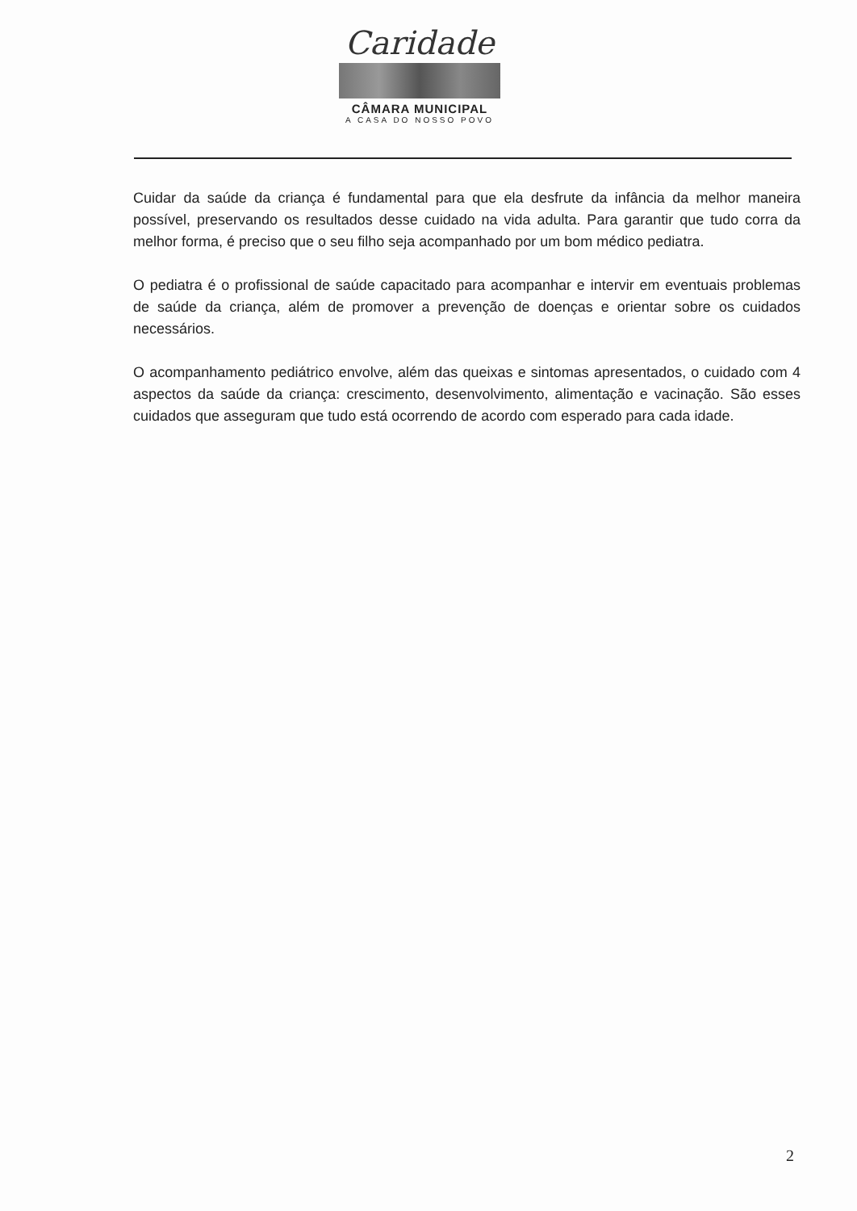Caridade
CÂMARA MUNICIPAL
A CASA DO NOSSO POVO
Cuidar da saúde da criança é fundamental para que ela desfrute da infância da melhor maneira possível, preservando os resultados desse cuidado na vida adulta. Para garantir que tudo corra da melhor forma, é preciso que o seu filho seja acompanhado por um bom médico pediatra.
O pediatra é o profissional de saúde capacitado para acompanhar e intervir em eventuais problemas de saúde da criança, além de promover a prevenção de doenças e orientar sobre os cuidados necessários.
O acompanhamento pediátrico envolve, além das queixas e sintomas apresentados, o cuidado com 4 aspectos da saúde da criança: crescimento, desenvolvimento, alimentação e vacinação. São esses cuidados que asseguram que tudo está ocorrendo de acordo com esperado para cada idade.
2